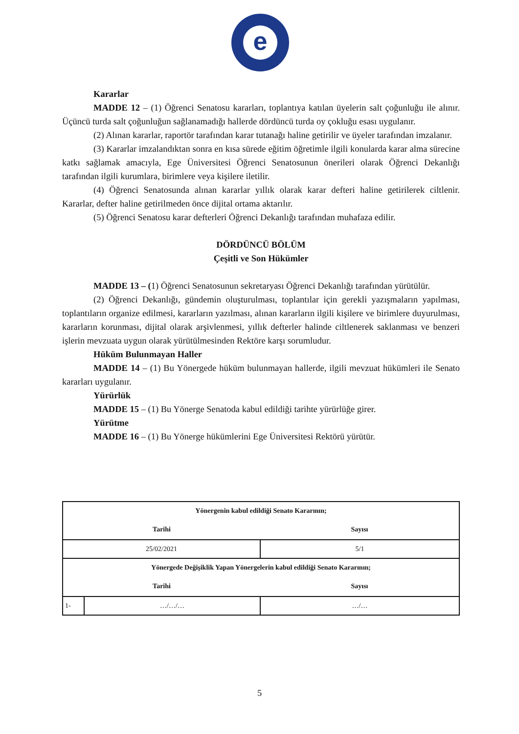e
Kararlar
MADDE 12 – (1) Öğrenci Senatosu kararları, toplantıya katılan üyelerin salt çoğunluğu ile alınır. Üçüncü turda salt çoğunluğun sağlanamadığı hallerde dördüncü turda oy çokluğu esası uygulanır.
(2) Alınan kararlar, raportör tarafından karar tutanağı haline getirilir ve üyeler tarafından imzalanır.
(3) Kararlar imzalandıktan sonra en kısa sürede eğitim öğretimle ilgili konularda karar alma sürecine katkı sağlamak amacıyla, Ege Üniversitesi Öğrenci Senatosunun önerileri olarak Öğrenci Dekanlığı tarafından ilgili kurumlara, birimlere veya kişilere iletilir.
(4) Öğrenci Senatosunda alınan kararlar yıllık olarak karar defteri haline getirilerek ciltlenir. Kararlar, defter haline getirilmeden önce dijital ortama aktarılır.
(5) Öğrenci Senatosu karar defterleri Öğrenci Dekanlığı tarafından muhafaza edilir.
DÖRDÜNCÜ BÖLÜM
Çeşitli ve Son Hükümler
MADDE 13 – (1) Öğrenci Senatosunun sekretaryası Öğrenci Dekanlığı tarafından yürütülür.
(2) Öğrenci Dekanlığı, gündemin oluşturulması, toplantılar için gerekli yazışmaların yapılması, toplantıların organize edilmesi, kararların yazılması, alınan kararların ilgili kişilere ve birimlere duyurulması, kararların korunması, dijital olarak arşivlenmesi, yıllık defterler halinde ciltlenerek saklanması ve benzeri işlerin mevzuata uygun olarak yürütülmesinden Rektöre karşı sorumludur.
Hüküm Bulunmayan Haller
MADDE 14 – (1) Bu Yönergede hüküm bulunmayan hallerde, ilgili mevzuat hükümleri ile Senato kararları uygulanır.
Yürürlük
MADDE 15 – (1) Bu Yönerge Senatoda kabul edildiği tarihte yürürlüğe girer.
Yürütme
MADDE 16 – (1) Bu Yönerge hükümlerini Ege Üniversitesi Rektörü yürütür.
| Yönergenin kabul edildiği Senato Kararının; | | |
| Tarihi | | Sayısı |
| 25/02/2021 | | 5/1 |
| Yönergede Değişiklik Yapan Yönergelerin kabul edildiği Senato Kararının; | | |
| Tarihi | | Sayısı |
| 1- | …/…/… | …/… |
5